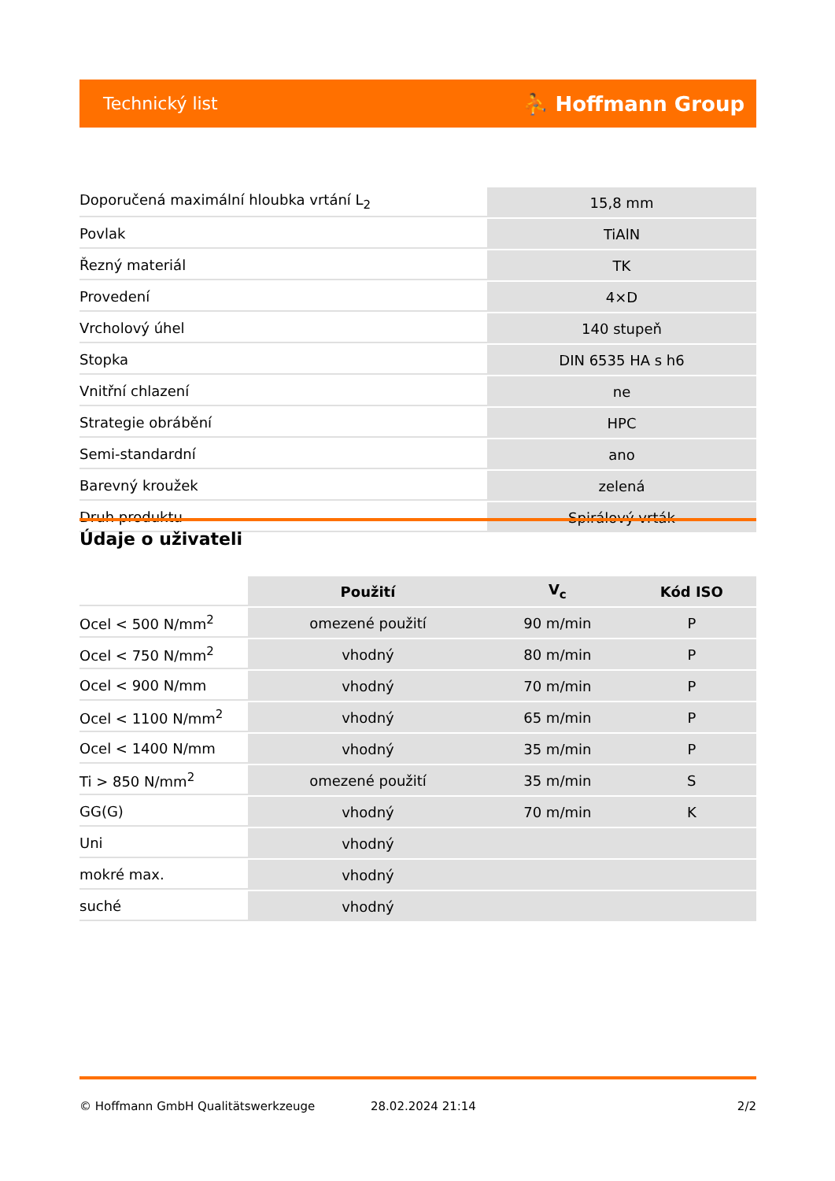Technický list ⛹ Hoffmann Group
| Doporučená maximální hloubka vrtání L<sub>2</sub> | 15,8 mm |
| Povlak | TiAlN |
| Řezný materiál | TK |
| Provedení | 4×D |
| Vrcholový úhel | 140 stupeň |
| Stopka | DIN 6535 HA s h6 |
| Vnitřní chlazení | ne |
| Strategie obrábění | HPC |
| Semi-standardní | ano |
| Barevný kroužek | zelená |
| Druh produktu | Spirálový vrták |
Údaje o uživateli
| | Použití | V<sub>c</sub> | Kód ISO |
| --- | --- | --- | --- |
| Ocel < 500 N/mm<sup>2</sup> | omezené použití | 90 m/min | P |
| Ocel < 750 N/mm<sup>2</sup> | vhodný | 80 m/min | P |
| Ocel < 900 N/mm | vhodný | 70 m/min | P |
| Ocel < 1100 N/mm<sup>2</sup> | vhodný | 65 m/min | P |
| Ocel < 1400 N/mm | vhodný | 35 m/min | P |
| Ti > 850 N/mm<sup>2</sup> | omezené použití | 35 m/min | S |
| GG(G) | vhodný | 70 m/min | K |
| Uni | vhodný | | |
| mokré max. | vhodný | | |
| suché | vhodný | | |
© Hoffmann GmbH Qualitätswerkzeuge 28.02.2024 21:14 2/2